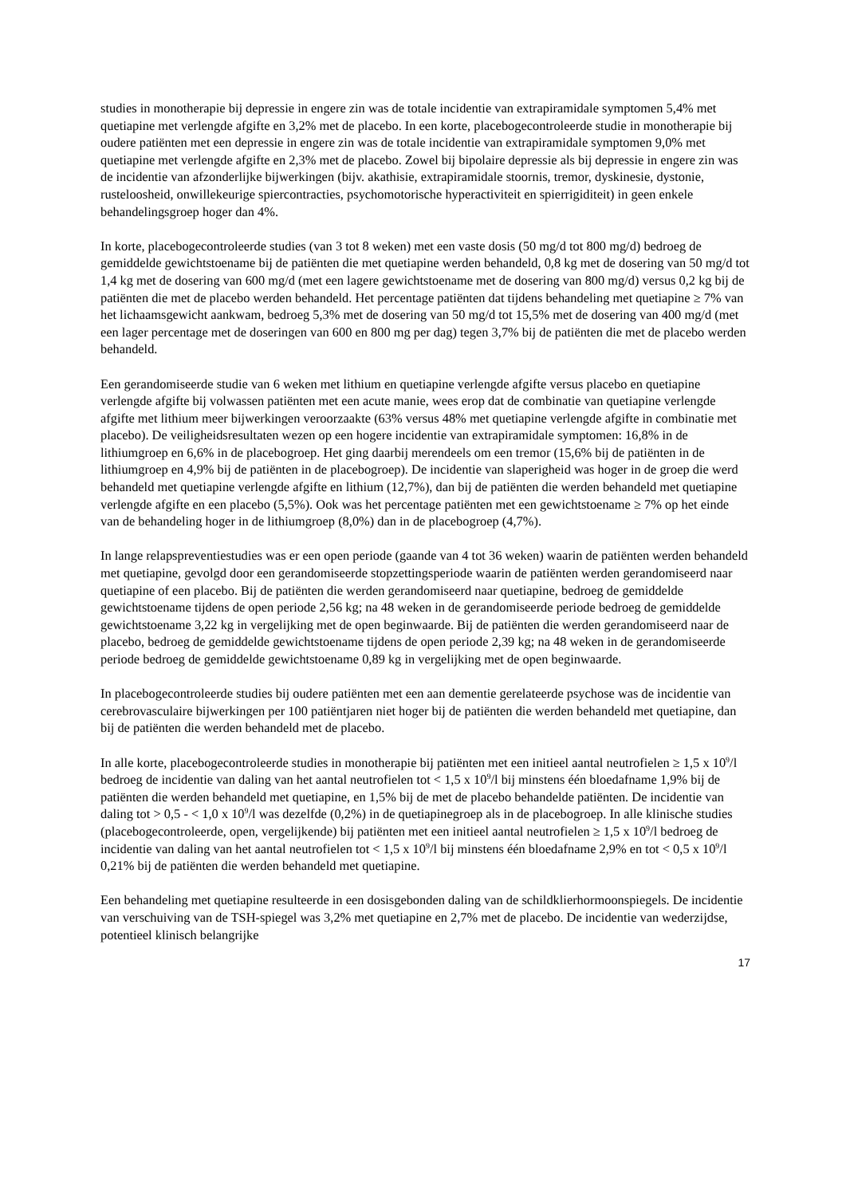studies in monotherapie bij depressie in engere zin was de totale incidentie van extrapiramidale symptomen 5,4% met quetiapine met verlengde afgifte en 3,2% met de placebo. In een korte, placebogecontroleerde studie in monotherapie bij oudere patiënten met een depressie in engere zin was de totale incidentie van extrapiramidale symptomen 9,0% met quetiapine met verlengde afgifte en 2,3% met de placebo. Zowel bij bipolaire depressie als bij depressie in engere zin was de incidentie van afzonderlijke bijwerkingen (bijv. akathisie, extrapiramidale stoornis, tremor, dyskinesie, dystonie, rusteloosheid, onwillekeurige spiercontracties, psychomotorische hyperactiviteit en spierrigiditeit) in geen enkele behandelingsgroep hoger dan 4%.
In korte, placebogecontroleerde studies (van 3 tot 8 weken) met een vaste dosis (50 mg/d tot 800 mg/d) bedroeg de gemiddelde gewichtstoename bij de patiënten die met quetiapine werden behandeld, 0,8 kg met de dosering van 50 mg/d tot 1,4 kg met de dosering van 600 mg/d (met een lagere gewichtstoename met de dosering van 800 mg/d) versus 0,2 kg bij de patiënten die met de placebo werden behandeld. Het percentage patiënten dat tijdens behandeling met quetiapine ≥ 7% van het lichaamsgewicht aankwam, bedroeg 5,3% met de dosering van 50 mg/d tot 15,5% met de dosering van 400 mg/d (met een lager percentage met de doseringen van 600 en 800 mg per dag) tegen 3,7% bij de patiënten die met de placebo werden behandeld.
Een gerandomiseerde studie van 6 weken met lithium en quetiapine verlengde afgifte versus placebo en quetiapine verlengde afgifte bij volwassen patiënten met een acute manie, wees erop dat de combinatie van quetiapine verlengde afgifte met lithium meer bijwerkingen veroorzaakte (63% versus 48% met quetiapine verlengde afgifte in combinatie met placebo). De veiligheidsresultaten wezen op een hogere incidentie van extrapiramidale symptomen: 16,8% in de lithiumgroep en 6,6% in de placebogroep. Het ging daarbij merendeels om een tremor (15,6% bij de patiënten in de lithiumgroep en 4,9% bij de patiënten in de placebogroep). De incidentie van slaperigheid was hoger in de groep die werd behandeld met quetiapine verlengde afgifte en lithium (12,7%), dan bij de patiënten die werden behandeld met quetiapine verlengde afgifte en een placebo (5,5%). Ook was het percentage patiënten met een gewichtstoename ≥ 7% op het einde van de behandeling hoger in de lithiumgroep (8,0%) dan in de placebogroep (4,7%).
In lange relapspreventiestudies was er een open periode (gaande van 4 tot 36 weken) waarin de patiënten werden behandeld met quetiapine, gevolgd door een gerandomiseerde stopzettingsperiode waarin de patiënten werden gerandomiseerd naar quetiapine of een placebo. Bij de patiënten die werden gerandomiseerd naar quetiapine, bedroeg de gemiddelde gewichtstoename tijdens de open periode 2,56 kg; na 48 weken in de gerandomiseerde periode bedroeg de gemiddelde gewichtstoename 3,22 kg in vergelijking met de open beginwaarde. Bij de patiënten die werden gerandomiseerd naar de placebo, bedroeg de gemiddelde gewichtstoename tijdens de open periode 2,39 kg; na 48 weken in de gerandomiseerde periode bedroeg de gemiddelde gewichtstoename 0,89 kg in vergelijking met de open beginwaarde.
In placebogecontroleerde studies bij oudere patiënten met een aan dementie gerelateerde psychose was de incidentie van cerebrovasculaire bijwerkingen per 100 patiëntjaren niet hoger bij de patiënten die werden behandeld met quetiapine, dan bij de patiënten die werden behandeld met de placebo.
In alle korte, placebogecontroleerde studies in monotherapie bij patiënten met een initieel aantal neutrofielen ≥ 1,5 x 10<sup>9</sup>/l bedroeg de incidentie van daling van het aantal neutrofielen tot < 1,5 x 10<sup>9</sup>/l bij minstens één bloedafname 1,9% bij de patiënten die werden behandeld met quetiapine, en 1,5% bij de met de placebo behandelde patiënten. De incidentie van daling tot > 0,5 - < 1,0 x 10<sup>9</sup>/l was dezelfde (0,2%) in de quetiapinegroep als in de placebogroep. In alle klinische studies (placebogecontroleerde, open, vergelijkende) bij patiënten met een initieel aantal neutrofielen ≥ 1,5 x 10<sup>9</sup>/l bedroeg de incidentie van daling van het aantal neutrofielen tot < 1,5 x 10<sup>9</sup>/l bij minstens één bloedafname 2,9% en tot < 0,5 x 10<sup>9</sup>/l 0,21% bij de patiënten die werden behandeld met quetiapine.
Een behandeling met quetiapine resulteerde in een dosisgebonden daling van de schildklierhormoonspiegels. De incidentie van verschuiving van de TSH-spiegel was 3,2% met quetiapine en 2,7% met de placebo. De incidentie van wederzijdse, potentieel klinisch belangrijke
17